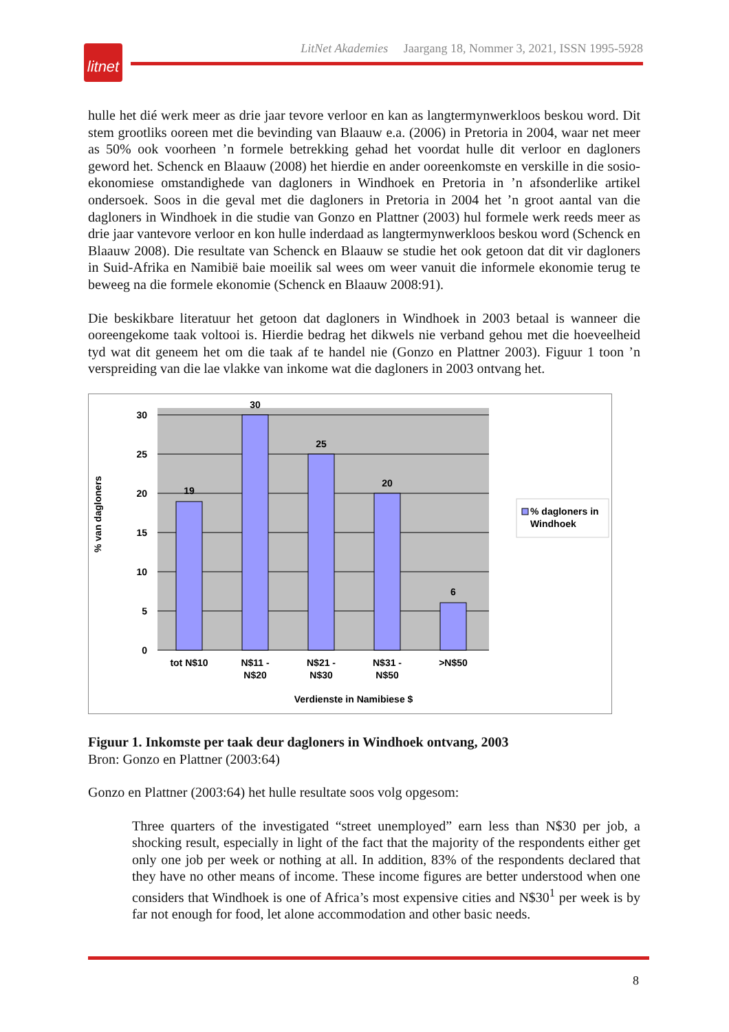litnet
LitNet Akademies Jaargang 18, Nommer 3, 2021, ISSN 1995-5928
hulle het dié werk meer as drie jaar tevore verloor en kan as langtermynwerkloos beskou word. Dit stem grootliks ooreen met die bevinding van Blaauw e.a. (2006) in Pretoria in 2004, waar net meer as 50% ook voorheen ’n formele betrekking gehad het voordat hulle dit verloor en dagloners geword het. Schenck en Blaauw (2008) het hierdie en ander ooreenkomste en verskille in die sosio-ekonomiese omstandighede van dagloners in Windhoek en Pretoria in ’n afsonderlike artikel ondersoek. Soos in die geval met die dagloners in Pretoria in 2004 het ’n groot aantal van die dagloners in Windhoek in die studie van Gonzo en Plattner (2003) hul formele werk reeds meer as drie jaar vantevore verloor en kon hulle inderdaad as langtermynwerkloos beskou word (Schenck en Blaauw 2008). Die resultate van Schenck en Blaauw se studie het ook getoon dat dit vir dagloners in Suid-Afrika en Namibië baie moeilik sal wees om weer vanuit die informele ekonomie terug te beweeg na die formele ekonomie (Schenck en Blaauw 2008:91).
Die beskikbare literatuur het getoon dat dagloners in Windhoek in 2003 betaal is wanneer die ooreengekome taak voltooi is. Hierdie bedrag het dikwels nie verband gehou met die hoeveelheid tyd wat dit geneem het om die taak af te handel nie (Gonzo en Plattner 2003). Figuur 1 toon ’n verspreiding van die lae vlakke van inkome wat die dagloners in 2003 ontvang het.
30
25
20
15
10
5
0
19
30
25
20
6
tot N$10
N$11 -
N$20
N$21 -
N$30
N$31 -
N$50
>N$50
Verdienste in Namibiese $
% van dagloners
% dagloners in
Windhoek
Figuur 1. Inkomste per taak deur dagloners in Windhoek ontvang, 2003
Bron: Gonzo en Plattner (2003:64)
Gonzo en Plattner (2003:64) het hulle resultate soos volg opgesom:
Three quarters of the investigated “street unemployed” earn less than N$30 per job, a shocking result, especially in light of the fact that the majority of the respondents either get only one job per week or nothing at all. In addition, 83% of the respondents declared that they have no other means of income. These income figures are better understood when one considers that Windhoek is one of Africa’s most expensive cities and N$30<sup>1</sup> per week is by far not enough for food, let alone accommodation and other basic needs.
8